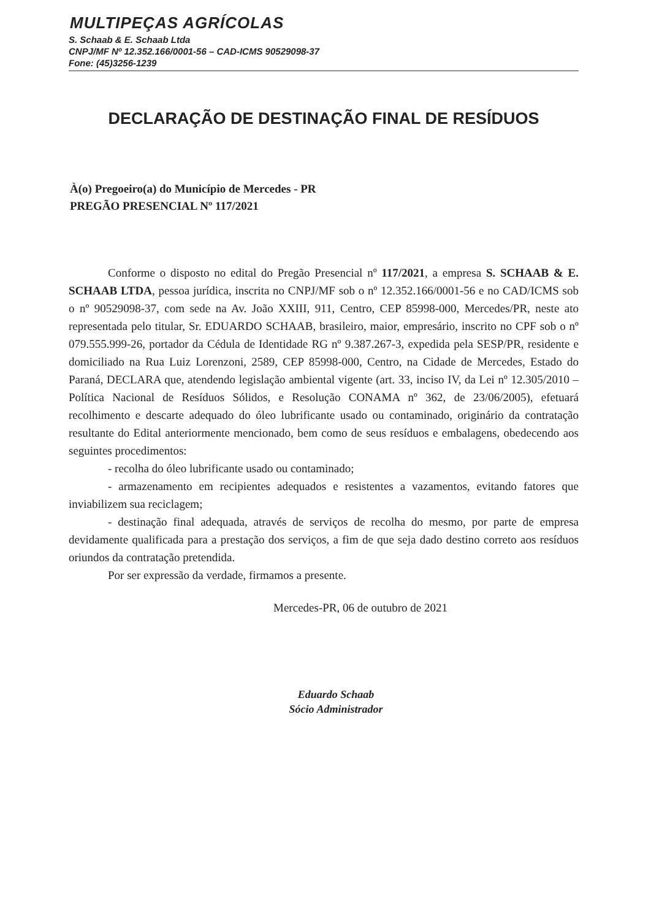MULTIPEÇAS AGRÍCOLAS
S. Schaab & E. Schaab Ltda
CNPJ/MF Nº 12.352.166/0001-56 – CAD-ICMS 90529098-37
Fone: (45)3256-1239
DECLARAÇÃO DE DESTINAÇÃO FINAL DE RESÍDUOS
À(o) Pregoeiro(a) do Município de Mercedes - PR
PREGÃO PRESENCIAL Nº 117/2021
Conforme o disposto no edital do Pregão Presencial nº 117/2021, a empresa S. SCHAAB & E. SCHAAB LTDA, pessoa jurídica, inscrita no CNPJ/MF sob o nº 12.352.166/0001-56 e no CAD/ICMS sob o nº 90529098-37, com sede na Av. João XXIII, 911, Centro, CEP 85998-000, Mercedes/PR, neste ato representada pelo titular, Sr. EDUARDO SCHAAB, brasileiro, maior, empresário, inscrito no CPF sob o nº 079.555.999-26, portador da Cédula de Identidade RG nº 9.387.267-3, expedida pela SESP/PR, residente e domiciliado na Rua Luiz Lorenzoni, 2589, CEP 85998-000, Centro, na Cidade de Mercedes, Estado do Paraná, DECLARA que, atendendo legislação ambiental vigente (art. 33, inciso IV, da Lei nº 12.305/2010 – Política Nacional de Resíduos Sólidos, e Resolução CONAMA nº 362, de 23/06/2005), efetuará recolhimento e descarte adequado do óleo lubrificante usado ou contaminado, originário da contratação resultante do Edital anteriormente mencionado, bem como de seus resíduos e embalagens, obedecendo aos seguintes procedimentos:
- recolha do óleo lubrificante usado ou contaminado;
- armazenamento em recipientes adequados e resistentes a vazamentos, evitando fatores que inviabilizem sua reciclagem;
- destinação final adequada, através de serviços de recolha do mesmo, por parte de empresa devidamente qualificada para a prestação dos serviços, a fim de que seja dado destino correto aos resíduos oriundos da contratação pretendida.
Por ser expressão da verdade, firmamos a presente.
Mercedes-PR, 06 de outubro de 2021
Eduardo Schaab
Sócio Administrador